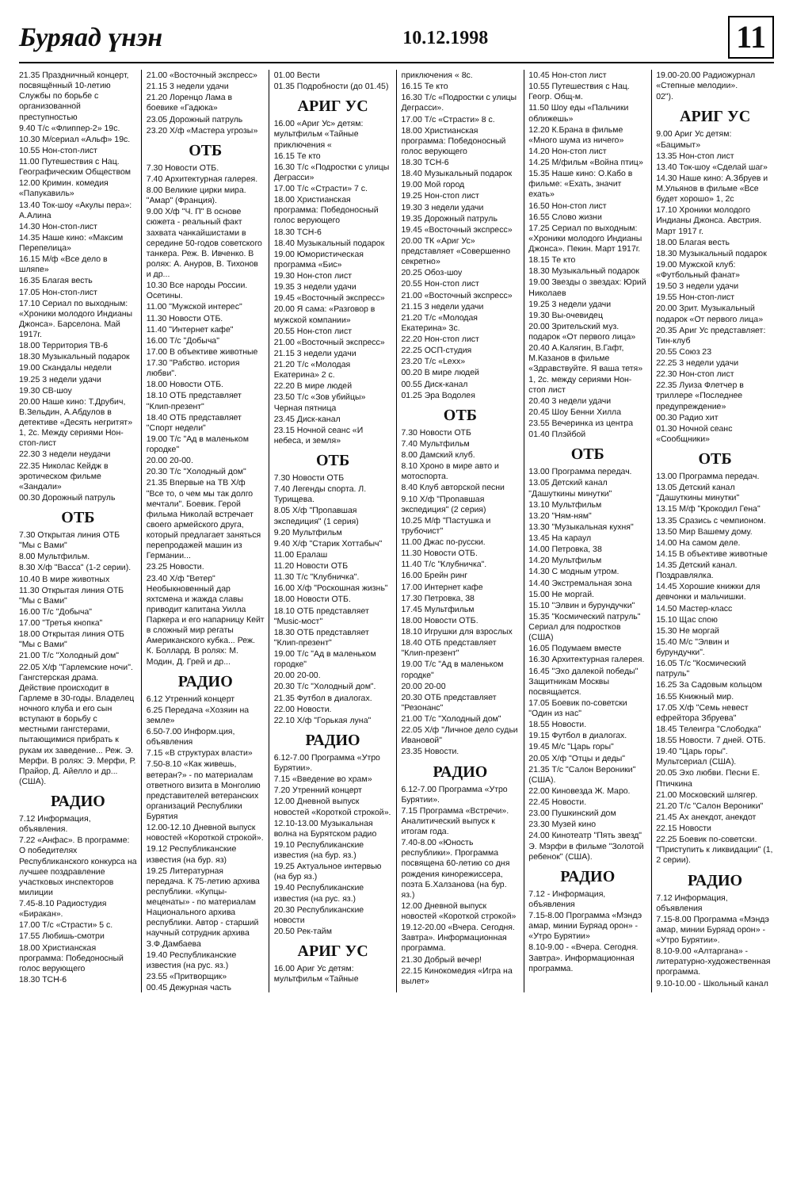Буряад үнэн 10.12.1998 11
21.35 Праздничный концерт, посвящённый 10-летию Службы по борьбе с организованной преступностью
9.40 Т/с «Флиппер-2» 19с.
10.30 М/сериал «Альф» 19с.
10.55 Нон-стоп-лист
11.00 Путешествия с Нац. Географическим Обществом
12.00 Кримин. комедия «Папукавиль»
13.40 Ток-шоу «Акулы пера»: А.Алина
14.30 Нон-стоп-лист
14.35 Наше кино: «Максим Перепелица»
16.15 М/ф «Все дело в шляпе»
16.35 Благая весть
17.05 Нон-стоп-лист
17.10 Сериал по выходным: «Хроники молодого Индианы Джонса». Барселона. Май 1917г.
18.00 Территория ТВ-6
18.30 Музыкальный подарок
19.00 Скандалы недели
19.25 3 недели удачи
19.30 СВ-шоу
20.00 Наше кино: Т.Друбич, В.Зельдин, А.Абдулов в детективе «Десять негритят» 1, 2с. Между сериями Нон-стоп-лист
22.30 3 недели неудачи
22.35 Николас Кейдж в эротическом фильме «Зандали»
00.30 Дорожный патруль
ОТБ
7.30 Открытая линия ОТБ "Мы с Вами"
8.00 Мультфильм.
8.30 Х/ф "Васса" (1-2 серии).
10.40 В мире животных
11.30 Открытая линия ОТБ "Мы с Вами"
16.00 Т/с "Добыча"
17.00 "Третья кнопка"
18.00 Открытая линия ОТБ "Мы с Вами"
21.00 Т/с "Холодный дом"
22.05 Х/ф "Гарлемские ночи". Гангстерская драма. Действие происходит в Гарлеме в 30-годы. Владелец ночного клуба и его сын вступают в борьбу с местными гангстерами, пытающимися прибрать к рукам их заведение... Реж. Э. Мерфи. В ролях: Э. Мерфи, Р. Прайор, Д. Айелло и др... (США).
РАДИО
7.12 Информация, объявления.
7.22 «Анфас». В программе: О победителях Республиканского конкурса на лучшее поздравление участковых инспекторов милиции
7.45-8.10 Радиостудия «Биракан».
17.00 Т/с «Страсти» 5 с.
17.55 Любишь-смотри
18.00 Христианская программа: Победоносный голос верующего
18.30 ТСН-6
21.00 «Восточный экспресс»
21.15 3 недели удачи
21.20 Лоренцо Лама в боевике «Гадюка»
23.05 Дорожный патруль
23.20 Х/ф «Мастера угрозы»
ОТБ
7.30 Новости ОТБ.
7.40 Архитектурная галерея.
8.00 Великие цирки мира. "Амар" (Франция).
9.00 Х/ф "Ч. П" В основе сюжета - реальный факт захвата чанкайшистами в середине 50-годов советского танкера. Реж. В. Ивченко. В ролях: А. Ануров, В. Тихонов и др...
10.30 Все народы России. Осетины.
11.00 "Мужской интерес"
11.30 Новости ОТБ.
11.40 "Интернет кафе"
16.00 Т/с "Добыча"
17.00 В объективе животные
17.30 "Рабство. история любви".
18.00 Новости ОТБ.
18.10 ОТБ представляет "Клип-презент"
18.40 ОТБ представляет "Спорт недели"
19.00 Т/с "Ад в маленьком городке"
20.00 20-00.
20.30 Т/с "Холодный дом"
21.35 Впервые на ТВ Х/ф "Все то, о чем мы так долго мечтали". Боевик. Герой фильма Николай встречает своего армейского друга, который предлагает заняться перепродажей машин из Германии...
23.25 Новости.
23.40 Х/ф "Ветер" Необыкновенный дар яхтсмена и жажда славы приводит капитана Уилла Паркера и его напарницу Кейт в сложный мир регаты Американского кубка... Реж. К. Боллард. В ролях: М. Модин, Д. Грей и др...
РАДИО
6.12 Утренний концерт
6.25 Передача «Хозяин на земле»
6.50-7.00 Информ.ция, объявления
7.15 «В структурах власти»
7.50-8.10 «Как живешь, ветеран?» - по материалам ответного визита в Монголию представителей ветеранских организаций Республики Бурятия
12.00-12.10 Дневной выпуск новостей «Короткой строкой».
19.12 Республиканские известия (на бур. яз)
19.25 Литературная передача. К 75-летию архива республики. «Купцы-меценаты» - по материалам Национального архива республики. Автор - старший научный сотрудник архива З.Ф.Дамбаева
19.40 Республиканские известия (на рус. яз.)
23.55 «Притворщик»
00.45 Дежурная часть
01.00 Вести
01.35 Подробности (до 01.45)
АРИГ УС
16.00 «Ариг Ус» детям: мультфильм «Тайные приключения «
16.15 Те кто
16.30 Т/с «Подростки с улицы Деграсси»
17.00 Т/с «Страсти» 7 с.
18.00 Христианская программа: Победоносный голос верующего
18.30 ТСН-6
18.40 Музыкальный подарок
19.00 Юмористическая программа «Бис»
19.30 Нон-стоп лист
19.35 3 недели удачи
19.45 «Восточный экспресс»
20.00 Я сама: «Разговор в мужской компании»
20.55 Нон-стоп лист
21.00 «Восточный экспресс»
21.15 3 недели удачи
21.20 Т/с «Молодая Екатерина» 2 с.
22.20 В мире людей
23.50 Т/с «Зов убийцы» Черная пятница
23.45 Диск-канал
23.15 Ночной сеанс «И небеса, и земля»
ОТБ
7.30 Новости ОТБ
7.40 Легенды спорта. Л. Турищева.
8.05 Х/ф "Пропавшая экспедиция" (1 серия)
9.20 Мультфильм
9.40 Х/ф "Старик Хоттабыч"
11.00 Ералаш
11.20 Новости ОТБ
11.30 Т/с "Клубничка".
16.00 Х/ф "Роскошная жизнь"
18.00 Новости ОТБ.
18.10 ОТБ представляет "Music-мост"
18.30 ОТБ представляет "Клип-презент"
19.00 Т/с "Ад в маленьком городке"
20.00 20-00.
20.30 Т/с "Холодный дом".
21.35 Футбол в диалогах.
22.00 Новости.
22.10 Х/ф "Горькая луна"
РАДИО
6.12-7.00 Программа «Утро Бурятии».
7.15 «Введение во храм»
7.20 Утренний концерт
12.00 Дневной выпуск новостей «Короткой строкой».
12.10-13.00 Музыкальная волна на Бурятском радио
19.10 Республиканские известия (на бур. яз.)
19.25 Актуальное интервью (на бур яз.)
19.40 Республиканские известия (на рус. яз.)
20.30 Республиканские новости
20.50 Рек-тайм
АРИГ УС
16.00 Ариг Ус детям: мультфильм «Тайные приключения « 8с.
16.15 Те кто
16.30 Т/с «Подростки с улицы Деграсси».
17.00 Т/с «Страсти» 8 с.
18.00 Христианская программа: Победоносный голос верующего
18.30 ТСН-6
18.40 Музыкальный подарок
19.00 Мой город
19.25 Нон-стоп лист
19.30 3 недели удачи
19.35 Дорожный патруль
19.45 «Восточный экспресс»
20.00 ТК «Ариг Ус» представляет «Совершенно секретно»
20.25 Обоз-шоу
20.55 Нон-стоп лист
21.00 «Восточный экспресс»
21.15 3 недели удачи
21.20 Т/с «Молодая Екатерина» 3с.
22.20 Нон-стоп лист
22.25 ОСП-студия
23.20 Т/с «Lexx»
00.20 В мире людей
00.55 Диск-канал
01.25 Эра Водолея
ОТБ
7.30 Новости ОТБ
7.40 Мультфильм
8.00 Дамский клуб.
8.10 Хроно в мире авто и мотоспорта.
8.40 Клуб авторской песни
9.10 Х/ф "Пропавшая экспедиция" (2 серия)
10.25 М/ф "Пастушка и трубочист"
11.00 Джас по-русски.
11.30 Новости ОТБ.
11.40 Т/с "Клубничка".
16.00 Брейн ринг
17.00 Интернет кафе
17.30 Петровка, 38
17.45 Мультфильм
18.00 Новости ОТБ.
18.10 Игрушки для взрослых
18.40 ОТБ представляет "Клип-презент"
19.00 Т/с "Ад в маленьком городке"
20.00 20-00
20.30 ОТБ представляет "Резонанс"
21.00 Т/с "Холодный дом"
22.05 Х/ф "Личное дело судьи Ивановой"
23.35 Новости.
РАДИО
6.12-7.00 Программа «Утро Бурятии».
7.15 Программа «Встречи». Аналитический выпуск к итогам года.
7.40-8.00 «Юность республики». Программа посвящена 60-летию со дня рождения кинорежиссера, поэта Б.Халзанова (на бур. яз.)
12.00 Дневной выпуск новостей «Короткой строкой»
19.12-20.00 «Вчера. Сегодня. Завтра». Информационная программа.
21.30 Добрый вечер!
22.15 Кинокомедия «Игра на вылет»
10.45 Нон-стоп лист
10.55 Путешествия с Нац. Геогр. Общ-м.
11.50 Шоу еды «Пальчики оближешь»
12.20 К.Брана в фильме «Много шума из ничего»
14.20 Нон-стоп лист
14.25 М/фильм «Война птиц»
15.35 Наше кино: О.Кабо в фильме: «Ехать, значит ехать»
16.50 Нон-стоп лист
16.55 Слово жизни
17.25 Сериал по выходным: «Хроники молодого Индианы Джонса». Пекин. Март 1917г.
18.15 Те кто
18.30 Музыкальный подарок
19.00 Звезды о звездах: Юрий Николаев
19.25 3 недели удачи
19.30 Вы-очевидец
20.00 Зрительский муз. подарок «От первого лица»
20.40 А.Калягин, В.Гафт, М.Казанов в фильме «Здравствуйте. Я ваша тетя» 1, 2с. между сериями Нон-стоп лист
20.40 3 недели удачи
20.45 Шоу Бенни Хилла
23.55 Вечеринка из центра
01.40 Плэйбой
ОТБ
13.00 Программа передач.
13.05 Детский канал "Дашуткины минутки"
13.10 Мультфильм
13.20 "Ням-ням"
13.30 "Музыкальная кухня"
13.45 На караул
14.00 Петровка, 38
14.20 Мультфильм
14.30 С модным утром.
14.40 Экстремальная зона
15.00 Не моргай.
15.10 "Элвин и бурундучки"
15.35 "Космический патруль" Сериал для подростков (США)
16.05 Подумаем вместе
16.30 Архитектурная галерея.
16.45 "Эхо далекой победы" Защитникам Москвы посвящается.
17.05 Боевик по-советски "Один из нас"
18.55 Новости.
19.15 Футбол в диалогах.
19.45 М/с "Царь горы"
20.05 Х/ф "Отцы и деды"
21.35 Т/с "Салон Вероники" (США).
22.00 Киновезда Ж. Маро.
22.45 Новости.
23.00 Пушкинский дом
23.30 Музей кино
24.00 Кинотеатр "Пять звезд" Э. Мэрфи в фильме "Золотой ребенок" (США).
РАДИО
7.12 - Информация, объявления
7.15-8.00 Программа «Мэндэ амар, минии Буряад орон» - «Утро Бурятии»
8.10-9.00 - «Вчера. Сегодня. Завтра». Информационная программа.
19.00-20.00 Радиожурнал «Степные мелодии».
02").
АРИГ УС
9.00 Ариг Ус детям: «Бацимыт»
13.35 Нон-стоп лист
13.40 Ток-шоу «Сделай шаг»
14.30 Наше кино: А.Збруев и М.Ульянов в фильме «Все будет хорошо» 1, 2с
17.10 Хроники молодого Индианы Джонса. Австрия. Март 1917 г.
18.00 Благая весть
18.30 Музыкальный подарок
19.00 Мужской клуб: «Футбольный фанат»
19.50 3 недели удачи
19.55 Нон-стоп-лист
20.00 Зрит. Музыкальный подарок «От первого лица»
20.35 Ариг Ус представляет: Тин-клуб
20.55 Союз 23
22.25 3 недели удачи
22.30 Нон-стоп лист
22.35 Луиза Флетчер в триллере «Последнее предупреждение»
00.30 Радио хит
01.30 Ночной сеанс «Сообщники»
ОТБ
13.00 Программа передач.
13.05 Детский канал "Дашуткины минутки"
13.15 М/ф "Крокодил Гена"
13.35 Сразись с чемпионом.
13.50 Мир Вашему дому.
14.00 На самом деле.
14.15 В объективе животные
14.35 Детский канал. Поздравлялка.
14.45 Хорошие книжки для девчонки и мальчишки.
14.50 Мастер-класс
15.10 Щас спою
15.30 Не моргай
15.40 М/с "Элвин и бурундучки".
16.05 Т/с "Космический патруль"
16.25 За Садовым кольцом
16.55 Книжный мир.
17.05 Х/ф "Семь невест ефрейтора Збруева"
18.45 Телеигра "Слободка"
18.55 Новости. 7 дней. ОТБ.
19.40 "Царь горы". Мультсериал (США).
20.05 Эхо любви. Песни Е. Птичкина
21.00 Московский шлягер.
21.20 Т/с "Салон Вероники"
21.45 Ах анекдот, анекдот
22.15 Новости
22.25 Боевик по-советски. "Приступить к ликвидации" (1, 2 серии).
РАДИО
7.12 Информация, объявления
7.15-8.00 Программа «Мэндэ амар, минии Буряад орон» - «Утро Бурятии».
8.10-9.00 «Алтаргана» - литературно-художественная программа.
9.10-10.00 - Школьный канал